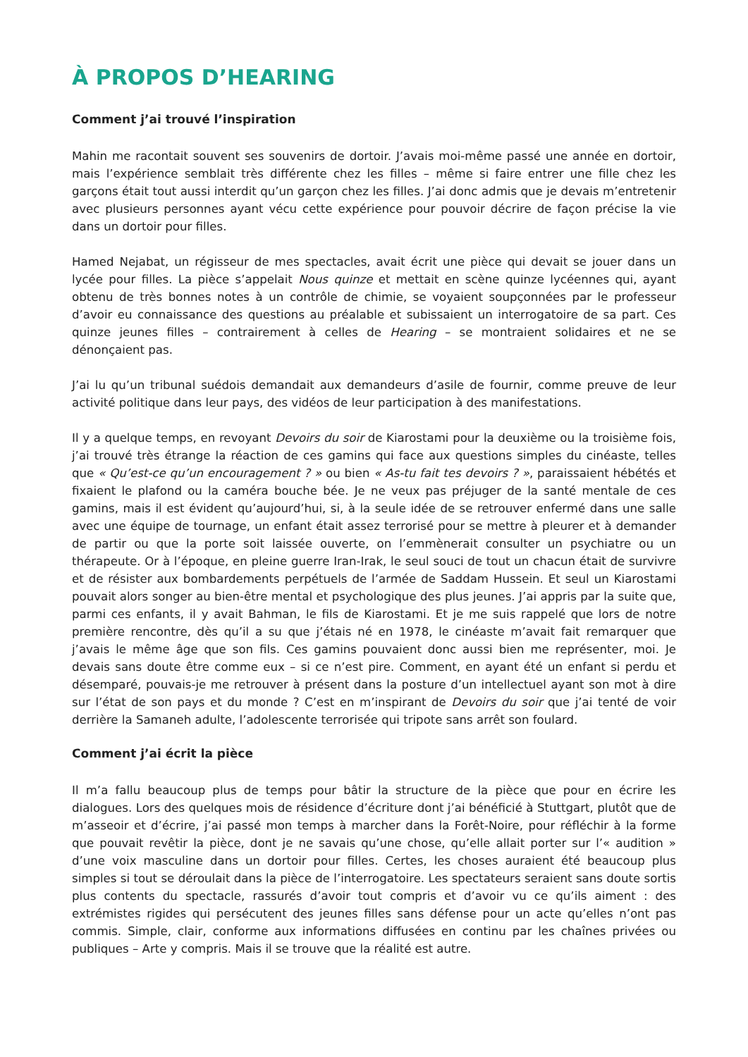À PROPOS D’HEARING
Comment j’ai trouvé l’inspiration
Mahin me racontait souvent ses souvenirs de dortoir. J’avais moi-même passé une année en dortoir, mais l’expérience semblait très différente chez les filles – même si faire entrer une fille chez les garçons était tout aussi interdit qu’un garçon chez les filles. J’ai donc admis que je devais m’entretenir avec plusieurs personnes ayant vécu cette expérience pour pouvoir décrire de façon précise la vie dans un dortoir pour filles.
Hamed Nejabat, un régisseur de mes spectacles, avait écrit une pièce qui devait se jouer dans un lycée pour filles. La pièce s’appelait Nous quinze et mettait en scène quinze lycéennes qui, ayant obtenu de très bonnes notes à un contrôle de chimie, se voyaient soupçonnées par le professeur d’avoir eu connaissance des questions au préalable et subissaient un interrogatoire de sa part. Ces quinze jeunes filles – contrairement à celles de Hearing – se montraient solidaires et ne se dénonçaient pas.
J’ai lu qu’un tribunal suédois demandait aux demandeurs d’asile de fournir, comme preuve de leur activité politique dans leur pays, des vidéos de leur participation à des manifestations.
Il y a quelque temps, en revoyant Devoirs du soir de Kiarostami pour la deuxième ou la troisième fois, j’ai trouvé très étrange la réaction de ces gamins qui face aux questions simples du cinéaste, telles que « Qu’est-ce qu’un encouragement ? » ou bien « As-tu fait tes devoirs ? », paraissaient hébétés et fixaient le plafond ou la caméra bouche bée. Je ne veux pas préjuger de la santé mentale de ces gamins, mais il est évident qu’aujourd’hui, si, à la seule idée de se retrouver enfermé dans une salle avec une équipe de tournage, un enfant était assez terrorisé pour se mettre à pleurer et à demander de partir ou que la porte soit laissée ouverte, on l’emmènerait consulter un psychiatre ou un thérapeute. Or à l’époque, en pleine guerre Iran-Irak, le seul souci de tout un chacun était de survivre et de résister aux bombardements perpétuels de l’armée de Saddam Hussein. Et seul un Kiarostami pouvait alors songer au bien-être mental et psychologique des plus jeunes. J’ai appris par la suite que, parmi ces enfants, il y avait Bahman, le fils de Kiarostami. Et je me suis rappelé que lors de notre première rencontre, dès qu’il a su que j’étais né en 1978, le cinéaste m’avait fait remarquer que j’avais le même âge que son fils. Ces gamins pouvaient donc aussi bien me représenter, moi. Je devais sans doute être comme eux – si ce n’est pire. Comment, en ayant été un enfant si perdu et désemparé, pouvais-je me retrouver à présent dans la posture d’un intellectuel ayant son mot à dire sur l’état de son pays et du monde ? C’est en m’inspirant de Devoirs du soir que j’ai tenté de voir derrière la Samaneh adulte, l’adolescente terrorisée qui tripote sans arrêt son foulard.
Comment j’ai écrit la pièce
Il m’a fallu beaucoup plus de temps pour bâtir la structure de la pièce que pour en écrire les dialogues. Lors des quelques mois de résidence d’écriture dont j’ai bénéficié à Stuttgart, plutôt que de m’asseoir et d’écrire, j’ai passé mon temps à marcher dans la Forêt-Noire, pour réfléchir à la forme que pouvait revêtir la pièce, dont je ne savais qu’une chose, qu’elle allait porter sur l’« audition » d’une voix masculine dans un dortoir pour filles. Certes, les choses auraient été beaucoup plus simples si tout se déroulait dans la pièce de l’interrogatoire. Les spectateurs seraient sans doute sortis plus contents du spectacle, rassurés d’avoir tout compris et d’avoir vu ce qu’ils aiment : des extrémistes rigides qui persécutent des jeunes filles sans défense pour un acte qu’elles n’ont pas commis. Simple, clair, conforme aux informations diffusées en continu par les chaînes privées ou publiques – Arte y compris. Mais il se trouve que la réalité est autre.